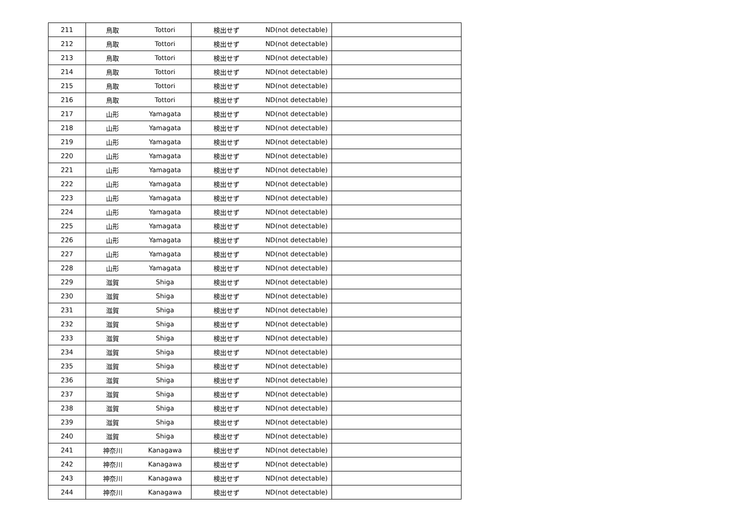| 211 | 鳥取 | Tottori | 検出せず | ND(not detectable) | |
| 212 | 鳥取 | Tottori | 検出せず | ND(not detectable) | |
| 213 | 鳥取 | Tottori | 検出せず | ND(not detectable) | |
| 214 | 鳥取 | Tottori | 検出せず | ND(not detectable) | |
| 215 | 鳥取 | Tottori | 検出せず | ND(not detectable) | |
| 216 | 鳥取 | Tottori | 検出せず | ND(not detectable) | |
| 217 | 山形 | Yamagata | 検出せず | ND(not detectable) | |
| 218 | 山形 | Yamagata | 検出せず | ND(not detectable) | |
| 219 | 山形 | Yamagata | 検出せず | ND(not detectable) | |
| 220 | 山形 | Yamagata | 検出せず | ND(not detectable) | |
| 221 | 山形 | Yamagata | 検出せず | ND(not detectable) | |
| 222 | 山形 | Yamagata | 検出せず | ND(not detectable) | |
| 223 | 山形 | Yamagata | 検出せず | ND(not detectable) | |
| 224 | 山形 | Yamagata | 検出せず | ND(not detectable) | |
| 225 | 山形 | Yamagata | 検出せず | ND(not detectable) | |
| 226 | 山形 | Yamagata | 検出せず | ND(not detectable) | |
| 227 | 山形 | Yamagata | 検出せず | ND(not detectable) | |
| 228 | 山形 | Yamagata | 検出せず | ND(not detectable) | |
| 229 | 滋賀 | Shiga | 検出せず | ND(not detectable) | |
| 230 | 滋賀 | Shiga | 検出せず | ND(not detectable) | |
| 231 | 滋賀 | Shiga | 検出せず | ND(not detectable) | |
| 232 | 滋賀 | Shiga | 検出せず | ND(not detectable) | |
| 233 | 滋賀 | Shiga | 検出せず | ND(not detectable) | |
| 234 | 滋賀 | Shiga | 検出せず | ND(not detectable) | |
| 235 | 滋賀 | Shiga | 検出せず | ND(not detectable) | |
| 236 | 滋賀 | Shiga | 検出せず | ND(not detectable) | |
| 237 | 滋賀 | Shiga | 検出せず | ND(not detectable) | |
| 238 | 滋賀 | Shiga | 検出せず | ND(not detectable) | |
| 239 | 滋賀 | Shiga | 検出せず | ND(not detectable) | |
| 240 | 滋賀 | Shiga | 検出せず | ND(not detectable) | |
| 241 | 神奈川 | Kanagawa | 検出せず | ND(not detectable) | |
| 242 | 神奈川 | Kanagawa | 検出せず | ND(not detectable) | |
| 243 | 神奈川 | Kanagawa | 検出せず | ND(not detectable) | |
| 244 | 神奈川 | Kanagawa | 検出せず | ND(not detectable) | |